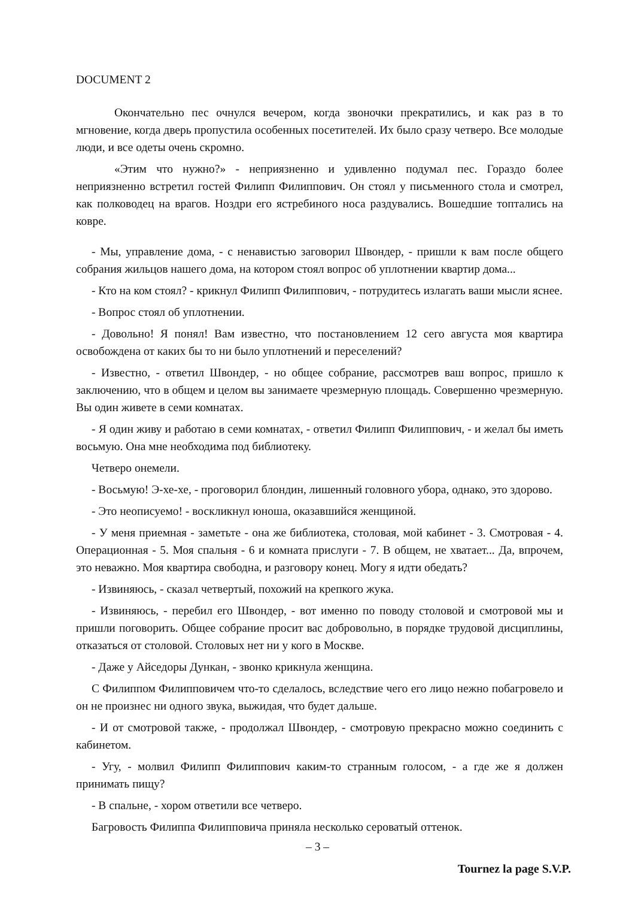DOCUMENT 2
Окончательно пес очнулся вечером, когда звоночки прекратились, и как раз в то мгновение, когда дверь пропустила особенных посетителей. Их было сразу четверо. Все молодые люди, и все одеты очень скромно.
«Этим что нужно?» - неприязненно и удивленно подумал пес. Гораздо более неприязненно встретил гостей Филипп Филиппович. Он стоял у письменного стола и смотрел, как полководец на врагов. Ноздри его ястребиного носа раздувались. Вошедшие топтались на ковре.
- Мы, управление дома, - с ненавистью заговорил Швондер, - пришли к вам после общего собрания жильцов нашего дома, на котором стоял вопрос об уплотнении квартир дома...
- Кто на ком стоял? - крикнул Филипп Филиппович, - потрудитесь излагать ваши мысли яснее.
- Вопрос стоял об уплотнении.
- Довольно! Я понял! Вам известно, что постановлением 12 сего августа моя квартира освобождена от каких бы то ни было уплотнений и переселений?
- Известно, - ответил Швондер, - но общее собрание, рассмотрев ваш вопрос, пришло к заключению, что в общем и целом вы занимаете чрезмерную площадь. Совершенно чрезмерную. Вы один живете в семи комнатах.
- Я один живу и работаю в семи комнатах, - ответил Филипп Филиппович, - и желал бы иметь восьмую. Она мне необходима под библиотеку.
Четверо онемели.
- Восьмую! Э-хе-хе, - проговорил блондин, лишенный головного убора, однако, это здорово.
- Это неописуемо! - воскликнул юноша, оказавшийся женщиной.
- У меня приемная - заметьте - она же библиотека, столовая, мой кабинет - 3. Смотровая - 4. Операционная - 5. Моя спальня - 6 и комната прислуги - 7. В общем, не хватает... Да, впрочем, это неважно. Моя квартира свободна, и разговору конец. Могу я идти обедать?
- Извиняюсь, - сказал четвертый, похожий на крепкого жука.
- Извиняюсь, - перебил его Швондер, - вот именно по поводу столовой и смотровой мы и пришли поговорить. Общее собрание просит вас добровольно, в порядке трудовой дисциплины, отказаться от столовой. Столовых нет ни у кого в Москве.
- Даже у Айседоры Дункан, - звонко крикнула женщина.
С Филиппом Филипповичем что-то сделалось, вследствие чего его лицо нежно побагровело и он не произнес ни одного звука, выжидая, что будет дальше.
- И от смотровой также, - продолжал Швондер, - смотровую прекрасно можно соединить с кабинетом.
- Угу, - молвил Филипп Филиппович каким-то странным голосом, - а где же я должен принимать пищу?
- В спальне, - хором ответили все четверо.
Багровость Филиппа Филипповича приняла несколько сероватый оттенок.
– 3 –
Tournez la page S.V.P.